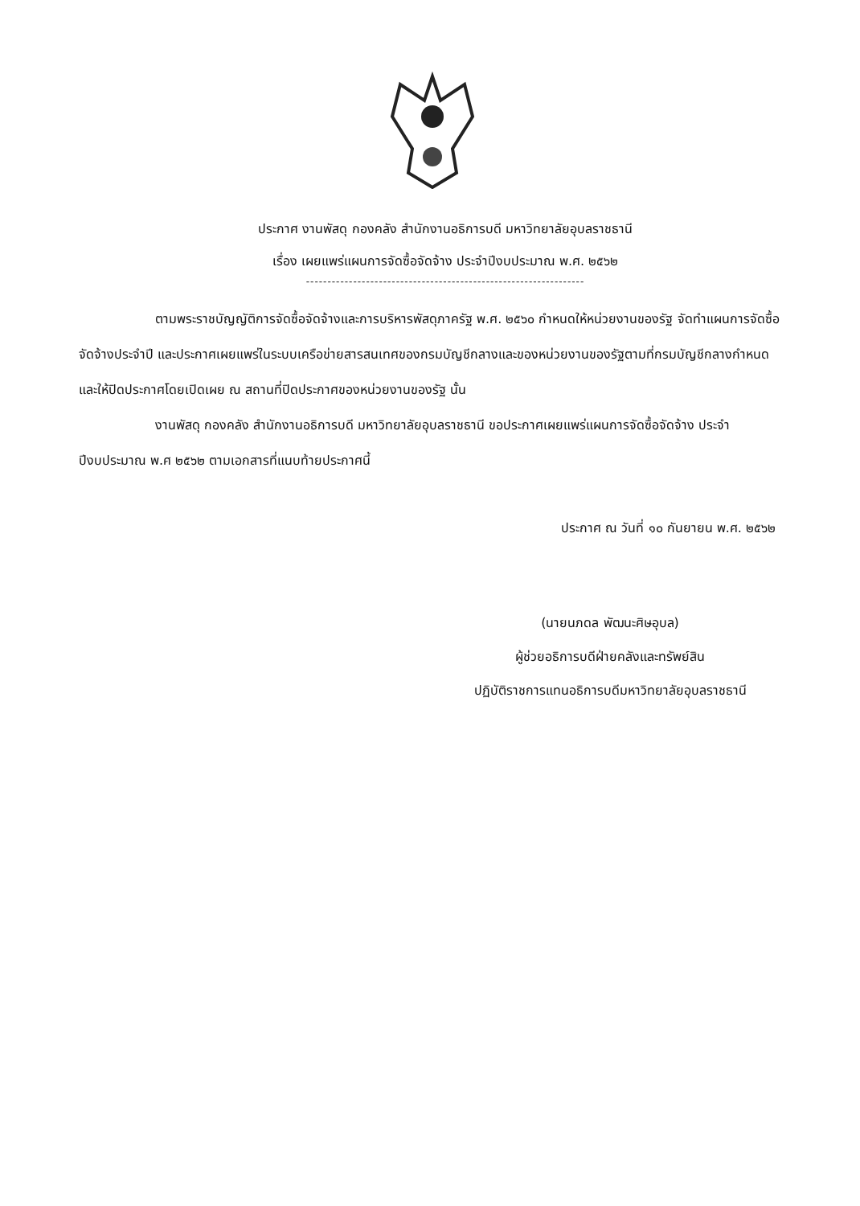ประกาศ งานพัสดุ กองคลัง สำนักงานอธิการบดี มหาวิทยาลัยอุบลราชธานี
เรื่อง เผยแพร่แผนการจัดซื้อจัดจ้าง ประจำปีงบประมาณ พ.ศ. ๒๕๖๒
-----------------------------------------------------------------
ตามพระราชบัญญัติการจัดซื้อจัดจ้างและการบริหารพัสดุภาครัฐ พ.ศ. ๒๕๖๐ กำหนดให้หน่วยงานของรัฐ จัดทำแผนการจัดซื้อจัดจ้างประจำปี และประกาศเผยแพร่ในระบบเครือข่ายสารสนเทศของกรมบัญชีกลางและของหน่วยงานของรัฐตามที่กรมบัญชีกลางกำหนด และให้ปิดประกาศโดยเปิดเผย ณ สถานที่ปิดประกาศของหน่วยงานของรัฐ นั้น
งานพัสดุ กองคลัง สำนักงานอธิการบดี มหาวิทยาลัยอุบลราชธานี ขอประกาศเผยแพร่แผนการจัดซื้อจัดจ้าง ประจำปีงบประมาณ พ.ศ ๒๕๖๒ ตามเอกสารที่แนบท้ายประกาศนี้
ประกาศ ณ วันที่ ๑๐ กันยายน พ.ศ. ๒๕๖๒
(นายนภดล พัฒนะศิษอุบล)
ผู้ช่วยอธิการบดีฝ่ายคลังและทรัพย์สิน
ปฏิบัติราชการแทนอธิการบดีมหาวิทยาลัยอุบลราชธานี